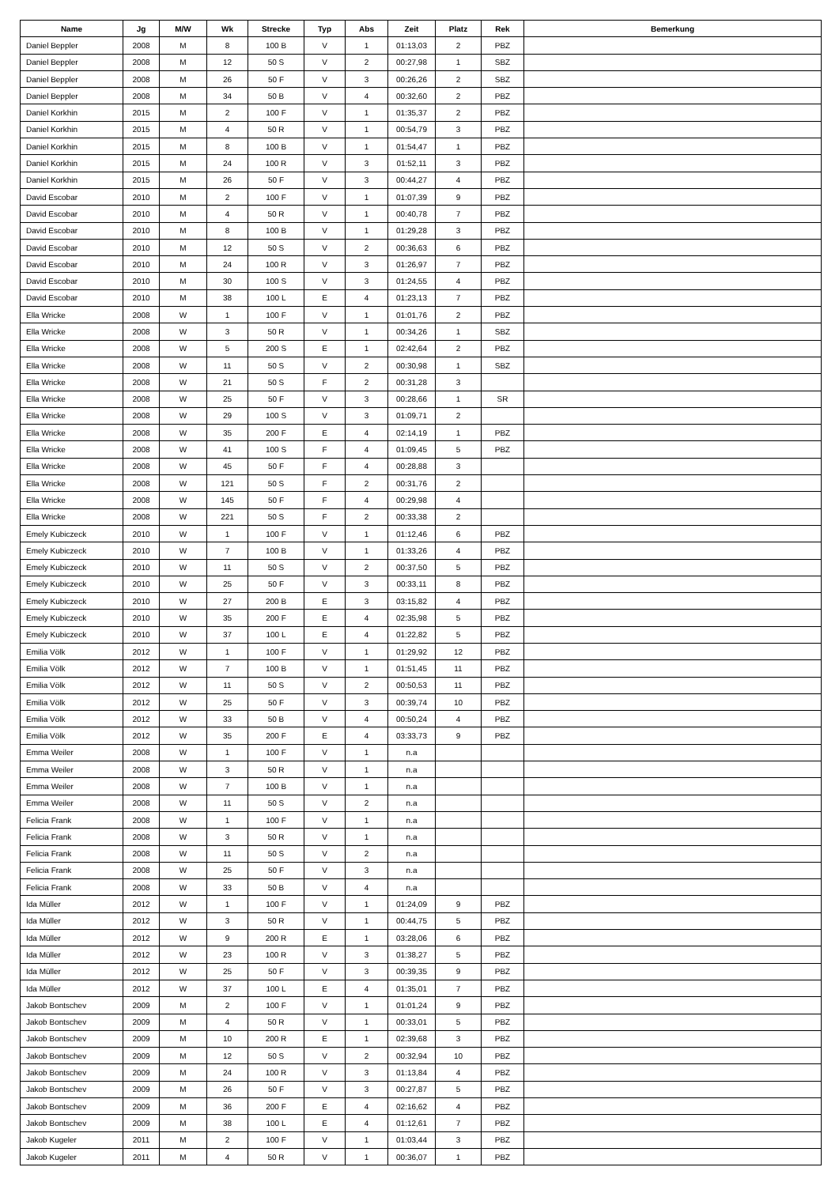| Name | Jg | M/W | Wk | Strecke | Typ | Abs | Zeit | Platz | Rek | Bemerkung |
| --- | --- | --- | --- | --- | --- | --- | --- | --- | --- | --- |
| Daniel Beppler | 2008 | M | 8 | 100 B | V | 1 | 01:13,03 | 2 | PBZ | |
| Daniel Beppler | 2008 | M | 12 | 50 S | V | 2 | 00:27,98 | 1 | SBZ | |
| Daniel Beppler | 2008 | M | 26 | 50 F | V | 3 | 00:26,26 | 2 | SBZ | |
| Daniel Beppler | 2008 | M | 34 | 50 B | V | 4 | 00:32,60 | 2 | PBZ | |
| Daniel Korkhin | 2015 | M | 2 | 100 F | V | 1 | 01:35,37 | 2 | PBZ | |
| Daniel Korkhin | 2015 | M | 4 | 50 R | V | 1 | 00:54,79 | 3 | PBZ | |
| Daniel Korkhin | 2015 | M | 8 | 100 B | V | 1 | 01:54,47 | 1 | PBZ | |
| Daniel Korkhin | 2015 | M | 24 | 100 R | V | 3 | 01:52,11 | 3 | PBZ | |
| Daniel Korkhin | 2015 | M | 26 | 50 F | V | 3 | 00:44,27 | 4 | PBZ | |
| David Escobar | 2010 | M | 2 | 100 F | V | 1 | 01:07,39 | 9 | PBZ | |
| David Escobar | 2010 | M | 4 | 50 R | V | 1 | 00:40,78 | 7 | PBZ | |
| David Escobar | 2010 | M | 8 | 100 B | V | 1 | 01:29,28 | 3 | PBZ | |
| David Escobar | 2010 | M | 12 | 50 S | V | 2 | 00:36,63 | 6 | PBZ | |
| David Escobar | 2010 | M | 24 | 100 R | V | 3 | 01:26,97 | 7 | PBZ | |
| David Escobar | 2010 | M | 30 | 100 S | V | 3 | 01:24,55 | 4 | PBZ | |
| David Escobar | 2010 | M | 38 | 100 L | E | 4 | 01:23,13 | 7 | PBZ | |
| Ella Wricke | 2008 | W | 1 | 100 F | V | 1 | 01:01,76 | 2 | PBZ | |
| Ella Wricke | 2008 | W | 3 | 50 R | V | 1 | 00:34,26 | 1 | SBZ | |
| Ella Wricke | 2008 | W | 5 | 200 S | E | 1 | 02:42,64 | 2 | PBZ | |
| Ella Wricke | 2008 | W | 11 | 50 S | V | 2 | 00:30,98 | 1 | SBZ | |
| Ella Wricke | 2008 | W | 21 | 50 S | F | 2 | 00:31,28 | 3 | | |
| Ella Wricke | 2008 | W | 25 | 50 F | V | 3 | 00:28,66 | 1 | SR | |
| Ella Wricke | 2008 | W | 29 | 100 S | V | 3 | 01:09,71 | 2 | | |
| Ella Wricke | 2008 | W | 35 | 200 F | E | 4 | 02:14,19 | 1 | PBZ | |
| Ella Wricke | 2008 | W | 41 | 100 S | F | 4 | 01:09,45 | 5 | PBZ | |
| Ella Wricke | 2008 | W | 45 | 50 F | F | 4 | 00:28,88 | 3 | | |
| Ella Wricke | 2008 | W | 121 | 50 S | F | 2 | 00:31,76 | 2 | | |
| Ella Wricke | 2008 | W | 145 | 50 F | F | 4 | 00:29,98 | 4 | | |
| Ella Wricke | 2008 | W | 221 | 50 S | F | 2 | 00:33,38 | 2 | | |
| Emely Kubiczeck | 2010 | W | 1 | 100 F | V | 1 | 01:12,46 | 6 | PBZ | |
| Emely Kubiczeck | 2010 | W | 7 | 100 B | V | 1 | 01:33,26 | 4 | PBZ | |
| Emely Kubiczeck | 2010 | W | 11 | 50 S | V | 2 | 00:37,50 | 5 | PBZ | |
| Emely Kubiczeck | 2010 | W | 25 | 50 F | V | 3 | 00:33,11 | 8 | PBZ | |
| Emely Kubiczeck | 2010 | W | 27 | 200 B | E | 3 | 03:15,82 | 4 | PBZ | |
| Emely Kubiczeck | 2010 | W | 35 | 200 F | E | 4 | 02:35,98 | 5 | PBZ | |
| Emely Kubiczeck | 2010 | W | 37 | 100 L | E | 4 | 01:22,82 | 5 | PBZ | |
| Emilia Völk | 2012 | W | 1 | 100 F | V | 1 | 01:29,92 | 12 | PBZ | |
| Emilia Völk | 2012 | W | 7 | 100 B | V | 1 | 01:51,45 | 11 | PBZ | |
| Emilia Völk | 2012 | W | 11 | 50 S | V | 2 | 00:50,53 | 11 | PBZ | |
| Emilia Völk | 2012 | W | 25 | 50 F | V | 3 | 00:39,74 | 10 | PBZ | |
| Emilia Völk | 2012 | W | 33 | 50 B | V | 4 | 00:50,24 | 4 | PBZ | |
| Emilia Völk | 2012 | W | 35 | 200 F | E | 4 | 03:33,73 | 9 | PBZ | |
| Emma Weiler | 2008 | W | 1 | 100 F | V | 1 | n.a | | | |
| Emma Weiler | 2008 | W | 3 | 50 R | V | 1 | n.a | | | |
| Emma Weiler | 2008 | W | 7 | 100 B | V | 1 | n.a | | | |
| Emma Weiler | 2008 | W | 11 | 50 S | V | 2 | n.a | | | |
| Felicia Frank | 2008 | W | 1 | 100 F | V | 1 | n.a | | | |
| Felicia Frank | 2008 | W | 3 | 50 R | V | 1 | n.a | | | |
| Felicia Frank | 2008 | W | 11 | 50 S | V | 2 | n.a | | | |
| Felicia Frank | 2008 | W | 25 | 50 F | V | 3 | n.a | | | |
| Felicia Frank | 2008 | W | 33 | 50 B | V | 4 | n.a | | | |
| Ida Müller | 2012 | W | 1 | 100 F | V | 1 | 01:24,09 | 9 | PBZ | |
| Ida Müller | 2012 | W | 3 | 50 R | V | 1 | 00:44,75 | 5 | PBZ | |
| Ida Müller | 2012 | W | 9 | 200 R | E | 1 | 03:28,06 | 6 | PBZ | |
| Ida Müller | 2012 | W | 23 | 100 R | V | 3 | 01:38,27 | 5 | PBZ | |
| Ida Müller | 2012 | W | 25 | 50 F | V | 3 | 00:39,35 | 9 | PBZ | |
| Ida Müller | 2012 | W | 37 | 100 L | E | 4 | 01:35,01 | 7 | PBZ | |
| Jakob Bontschev | 2009 | M | 2 | 100 F | V | 1 | 01:01,24 | 9 | PBZ | |
| Jakob Bontschev | 2009 | M | 4 | 50 R | V | 1 | 00:33,01 | 5 | PBZ | |
| Jakob Bontschev | 2009 | M | 10 | 200 R | E | 1 | 02:39,68 | 3 | PBZ | |
| Jakob Bontschev | 2009 | M | 12 | 50 S | V | 2 | 00:32,94 | 10 | PBZ | |
| Jakob Bontschev | 2009 | M | 24 | 100 R | V | 3 | 01:13,84 | 4 | PBZ | |
| Jakob Bontschev | 2009 | M | 26 | 50 F | V | 3 | 00:27,87 | 5 | PBZ | |
| Jakob Bontschev | 2009 | M | 36 | 200 F | E | 4 | 02:16,62 | 4 | PBZ | |
| Jakob Bontschev | 2009 | M | 38 | 100 L | E | 4 | 01:12,61 | 7 | PBZ | |
| Jakob Kugeler | 2011 | M | 2 | 100 F | V | 1 | 01:03,44 | 3 | PBZ | |
| Jakob Kugeler | 2011 | M | 4 | 50 R | V | 1 | 00:36,07 | 1 | PBZ | |